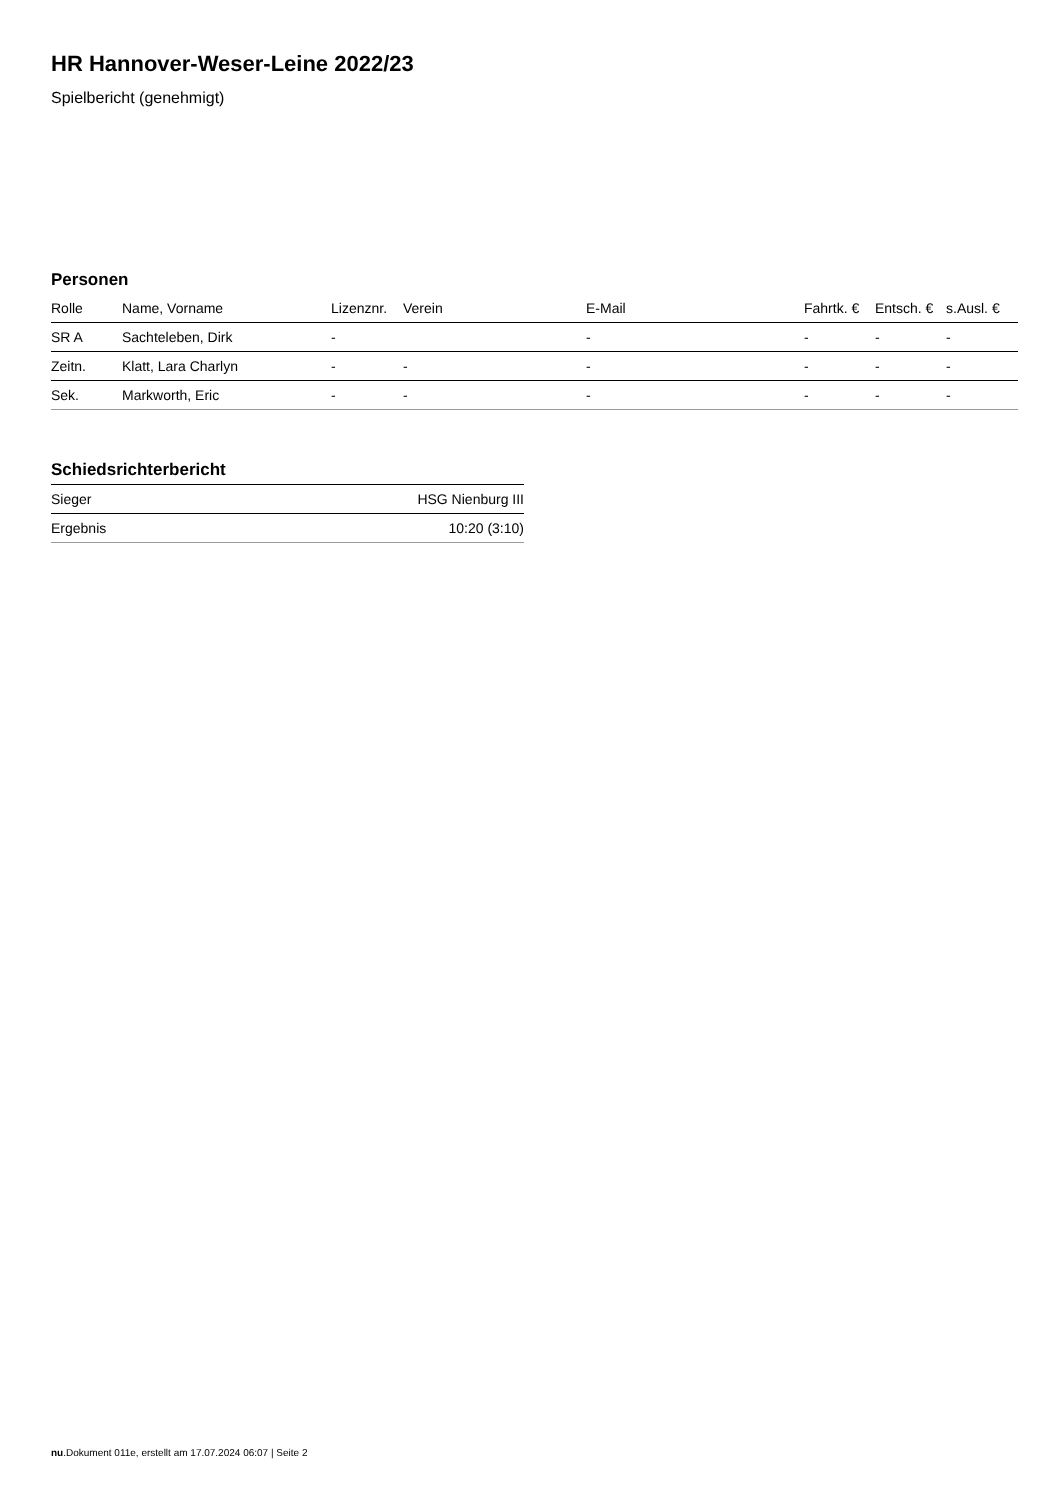HR Hannover-Weser-Leine 2022/23
Spielbericht (genehmigt)
Personen
| Rolle | Name, Vorname | Lizenznr. | Verein | E-Mail | Fahrtk. € | Entsch. € | s.Ausl. € |
| --- | --- | --- | --- | --- | --- | --- | --- |
| SR A | Sachteleben, Dirk | - | | - | - | - | - |
| Zeitn. | Klatt, Lara Charlyn | - | - | - | - | - | - |
| Sek. | Markworth, Eric | - | - | - | - | - | - |
Schiedsrichterbericht
| Sieger | HSG Nienburg III |
| Ergebnis | 10:20 (3:10) |
nu.Dokument 011e, erstellt am 17.07.2024 06:07 | Seite 2